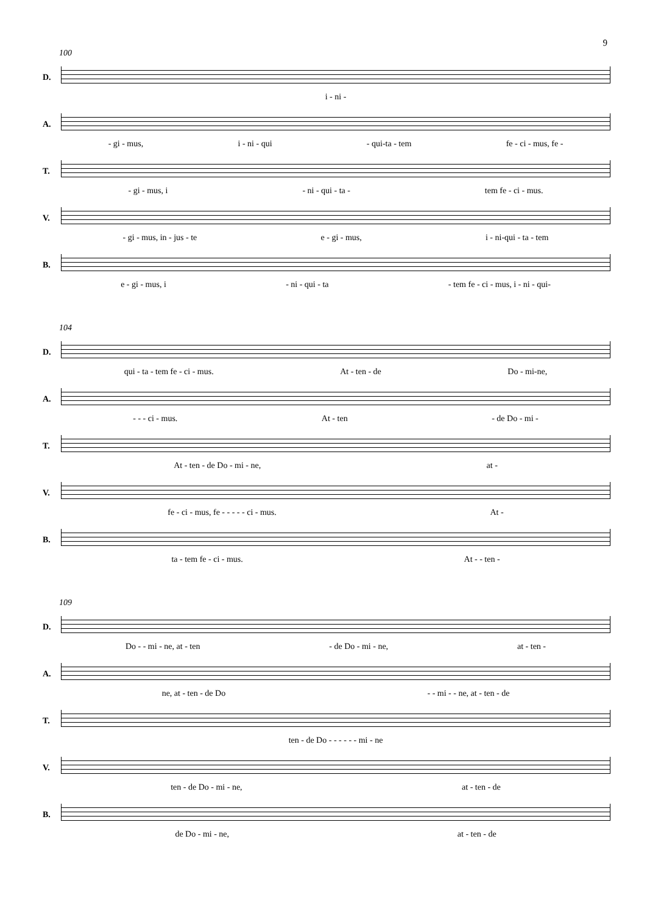9
100
D.
i - ni -
A.
- gi - mus, i - ni - qui - qui-ta - tem fe - ci - mus, fe -
T.
- gi - mus, i - ni - qui - ta - tem fe - ci - mus.
V.
- gi - mus, in - jus - te e - gi - mus, i - ni-qui - ta - tem
B.
e - gi - mus, i - ni - qui - ta - tem fe - ci - mus, i - ni - qui-
104
D.
qui - ta - tem fe - ci - mus. At - ten - de Do - mi-ne,
A.
- - - ci - mus. At - ten - de Do - mi -
T.
At - ten - de Do - mi - ne, at -
V.
fe - ci - mus, fe - - - - - ci - mus. At -
B.
ta - tem fe - ci - mus. At - - ten -
109
D.
Do - - mi - ne, at - ten - de Do - mi - ne, at - ten -
A.
ne, at - ten - de Do - - mi - - ne, at - ten - de
T.
ten - de Do - - - - - - mi - ne
V.
ten - de Do - mi - ne, at - ten - de
B.
de Do - mi - ne, at - ten - de